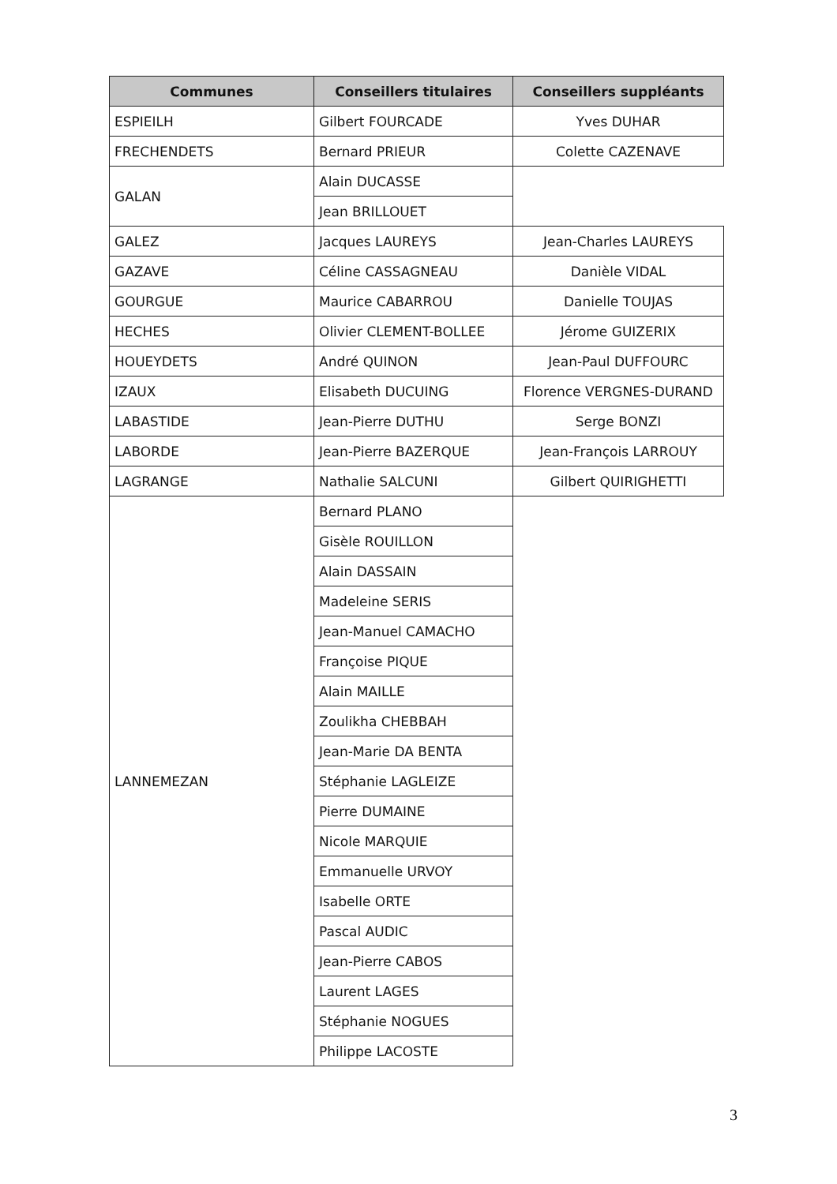| Communes | Conseillers titulaires | Conseillers suppléants |
| --- | --- | --- |
| ESPIEILH | Gilbert FOURCADE | Yves DUHAR |
| FRECHENDETS | Bernard PRIEUR | Colette CAZENAVE |
| GALAN | Alain DUCASSE | |
| | Jean BRILLOUET | |
| GALEZ | Jacques LAUREYS | Jean-Charles LAUREYS |
| GAZAVE | Céline CASSAGNEAU | Danièle VIDAL |
| GOURGUE | Maurice CABARROU | Danielle TOUJAS |
| HECHES | Olivier CLEMENT-BOLLEE | Jérome GUIZERIX |
| HOUEYDETS | André QUINON | Jean-Paul DUFFOURC |
| IZAUX | Elisabeth DUCUING | Florence VERGNES-DURAND |
| LABASTIDE | Jean-Pierre DUTHU | Serge BONZI |
| LABORDE | Jean-Pierre BAZERQUE | Jean-François LARROUY |
| LAGRANGE | Nathalie SALCUNI | Gilbert QUIRIGHETTI |
| LANNEMEZAN | Bernard PLANO | |
| | Gisèle ROUILLON | |
| | Alain DASSAIN | |
| | Madeleine SERIS | |
| | Jean-Manuel CAMACHO | |
| | Françoise PIQUE | |
| | Alain MAILLE | |
| | Zoulikha CHEBBAH | |
| | Jean-Marie DA BENTA | |
| | Stéphanie LAGLEIZE | |
| | Pierre DUMAINE | |
| | Nicole MARQUIE | |
| | Emmanuelle URVOY | |
| | Isabelle ORTE | |
| | Pascal AUDIC | |
| | Jean-Pierre CABOS | |
| | Laurent LAGES | |
| | Stéphanie NOGUES | |
| | Philippe LACOSTE | |
3